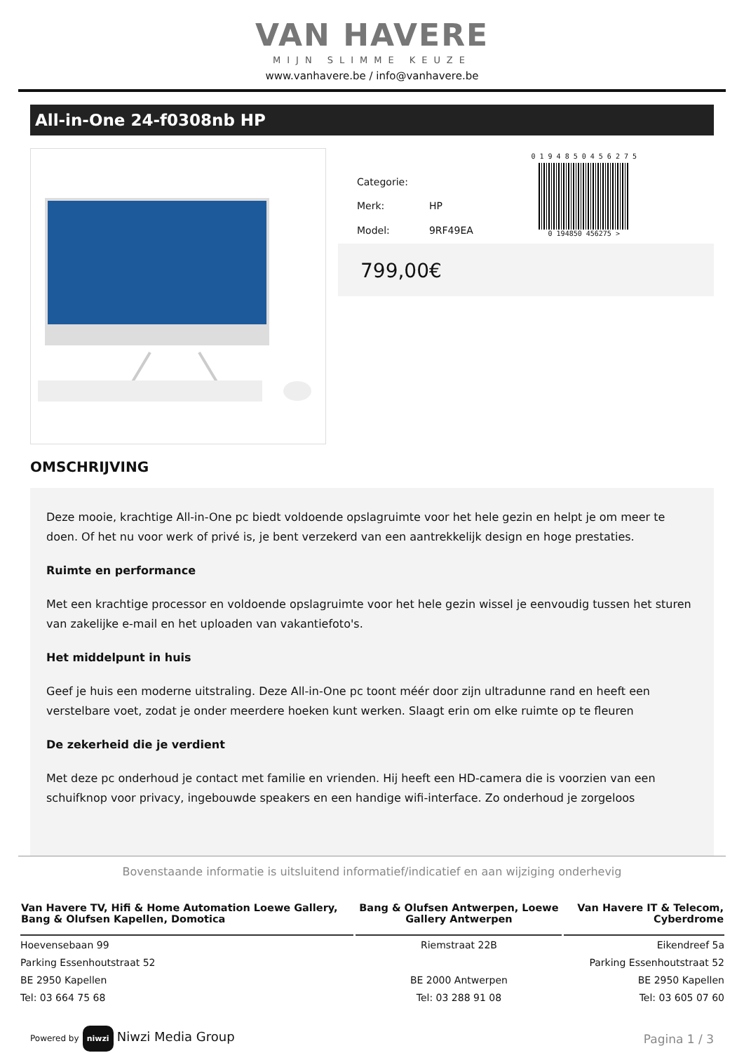VAN HAVERE
MIJN SLIMME KEUZE
www.vanhavere.be / info@vanhavere.be
All-in-One 24-f0308nb HP
| Categorie: | |
| Merk: | HP |
| Model: | 9RF49EA |
0 1 9 4 8 5 0 4 5 6 2 7 5
0 194850 456275 >
799,00€
OMSCHRIJVING
Deze mooie, krachtige All-in-One pc biedt voldoende opslagruimte voor het hele gezin en helpt je om meer te doen. Of het nu voor werk of privé is, je bent verzekerd van een aantrekkelijk design en hoge prestaties.
Ruimte en performance
Met een krachtige processor en voldoende opslagruimte voor het hele gezin wissel je eenvoudig tussen het sturen van zakelijke e-mail en het uploaden van vakantiefoto's.
Het middelpunt in huis
Geef je huis een moderne uitstraling. Deze All-in-One pc toont méér door zijn ultradunne rand en heeft een verstelbare voet, zodat je onder meerdere hoeken kunt werken. Slaagt erin om elke ruimte op te fleuren
De zekerheid die je verdient
Met deze pc onderhoud je contact met familie en vrienden. Hij heeft een HD-camera die is voorzien van een schuifknop voor privacy, ingebouwde speakers en een handige wifi-interface. Zo onderhoud je zorgeloos
Bovenstaande informatie is uitsluitend informatief/indicatief en aan wijziging onderhevig
| Van Havere TV, Hifi & Home Automation Loewe Gallery, Bang & Olufsen Kapellen, Domotica | Bang & Olufsen Antwerpen, Loewe Gallery Antwerpen | Van Havere IT & Telecom, Cyberdrome |
| --- | --- | --- |
| Hoevensebaan 99 | Riemstraat 22B | Eikendreef 5a |
| Parking Essenhoutstraat 52 | | Parking Essenhoutstraat 52 |
| BE 2950 Kapellen | BE 2000 Antwerpen | BE 2950 Kapellen |
| Tel: 03 664 75 68 | Tel: 03 288 91 08 | Tel: 03 605 07 60 |
Powered by niwzi Niwzi Media Group
Pagina 1 / 3